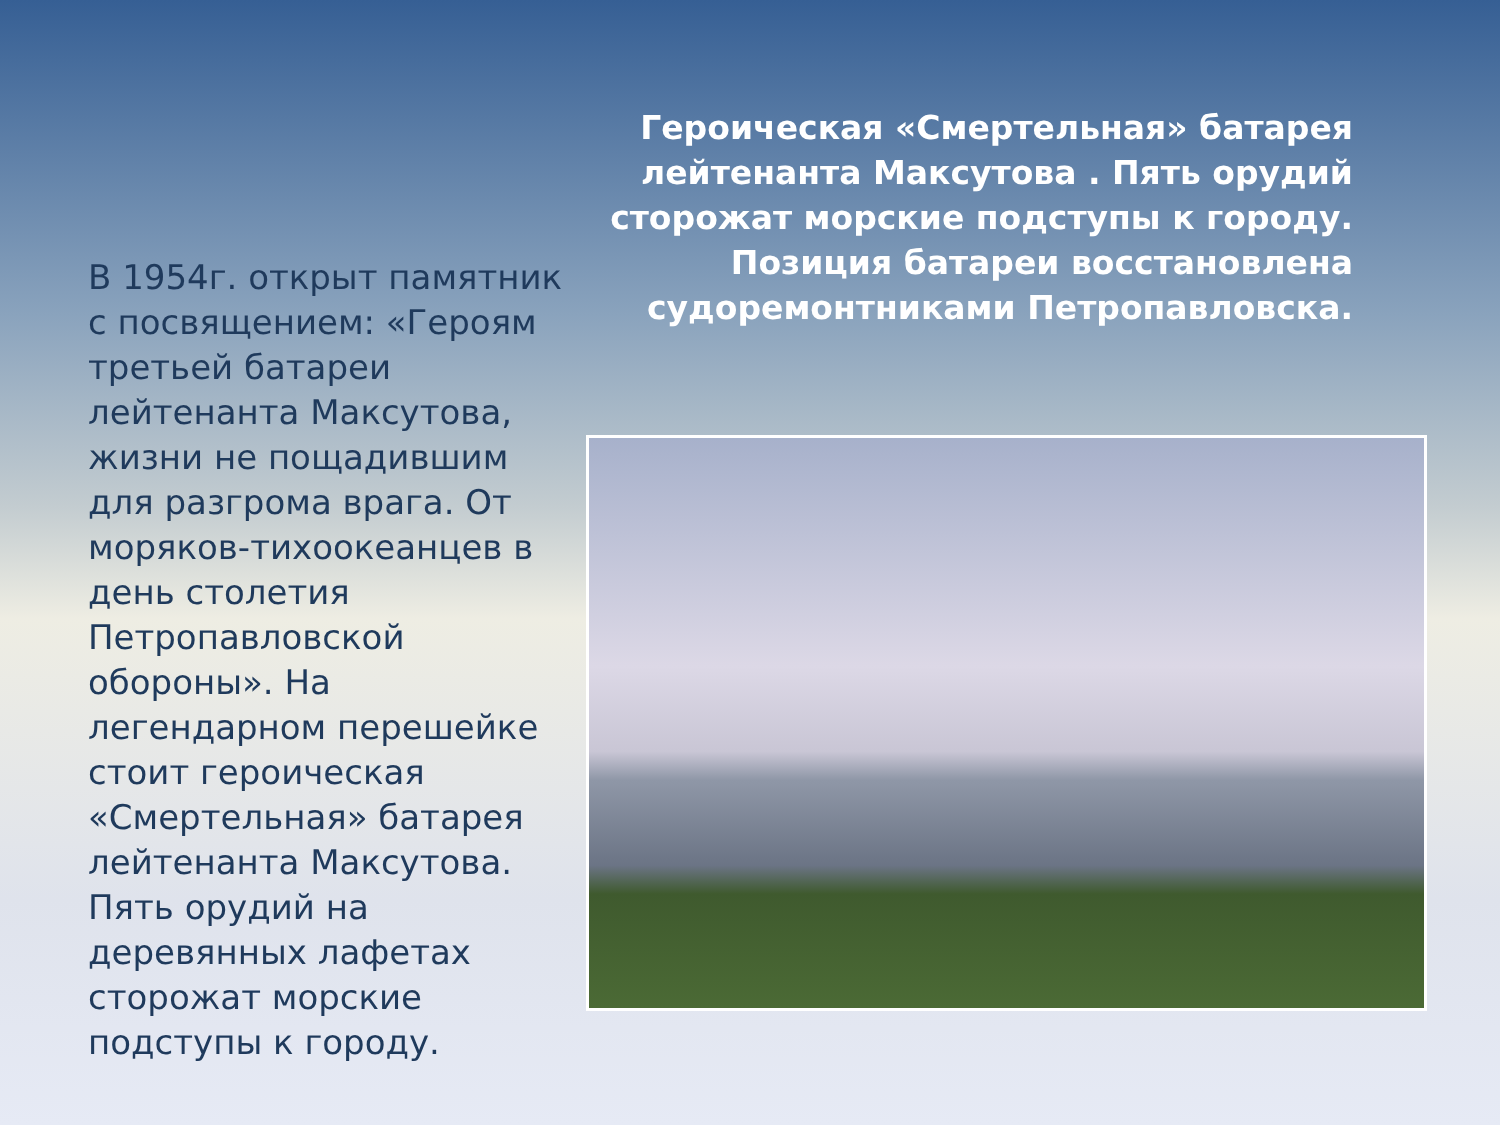В 1954г. открыт памятник с посвящением: «Героям третьей батареи лейтенанта Максутова, жизни не пощадившим для разгрома врага. От моряков-тихоокеанцев в день столетия Петропавловской обороны». На легендарном перешейке стоит героическая «Смертельная» батарея лейтенанта Максутова. Пять орудий на деревянных лафетах сторожат морские подступы к городу.
Героическая «Смертельная» батарея лейтенанта Максутова . Пять орудий сторожат морские подступы к городу. Позиция батареи восстановлена судоремонтниками Петропавловска.